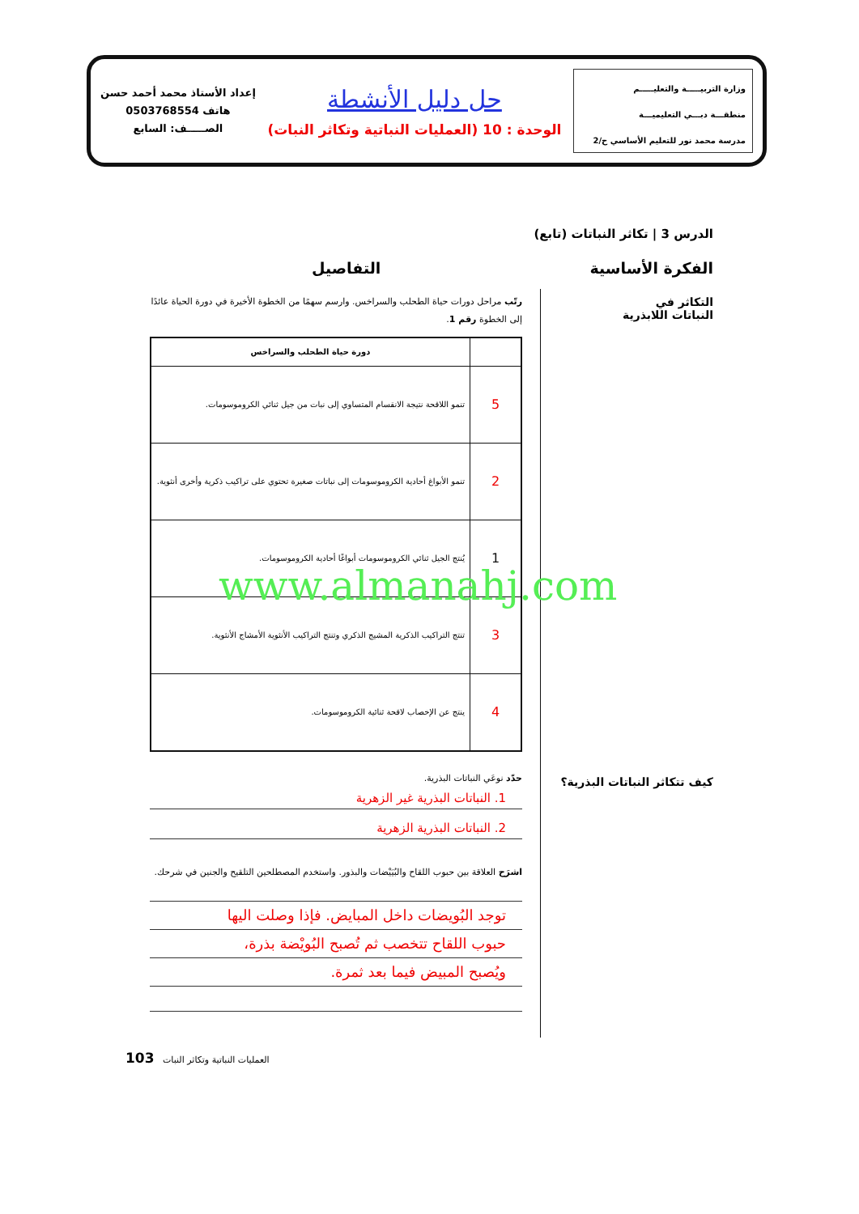وزارة التربيـــــة والتعليـــــم
منطقـــة دبـــي التعليميـــة
مدرسة محمد نور للتعليم الأساسي ح/2
حل دليل الأنشطة
الوحدة : 10 (العمليات النباتية وتكاثر النبات)
إعداد الأستاذ محمد أحمد حسن
هاتف 0503768554
الصـــــف: السابع
الدرس 3 | تكاثر النباتات (تابع)
الفكرة الأساسية التفاصيل
التكاثر في
النباتات اللابذرية
كيف تتكاثر النباتات البذرية؟
رتّب مراحل دورات حياة الطحلب والسراخس. وارسم سهمًا من الخطوة الأخيرة في دورة الحياة عائدًا إلى الخطوة رقم 1.
| | دورة حياة الطحلب والسراخس |
| --- | --- |
| 5 | تنمو اللاقحة نتيجة الانقسام المتساوي إلى نبات من جيل ثنائي الكروموسومات. |
| 2 | تنمو الأبواغ أحادية الكروموسومات إلى نباتات صغيرة تحتوي على تراكيب ذكرية وأخرى أنثوية. |
| 1 | يُنتج الجيل ثنائي الكروموسومات أبواغًا أحادية الكروموسومات. |
| 3 | تنتج التراكيب الذكرية المشيج الذكري وتنتج التراكيب الأنثوية الأمشاج الأنثوية. |
| 4 | ينتج عن الإخصاب لاقحة ثنائية الكروموسومات. |
حدّد نوعَي النباتات البذرية.
1. النباتات البذرية غير الزهرية
2. النباتات البذرية الزهرية
اشرَح العلاقة بين حبوب اللقاح والبُيَيْضات والبذور. واستخدم المصطلحين التلقيح والجنين في شرحك.
توجد البُويضات داخل المبايض. فإذا وصلت اليها
حبوب اللقاح تتخصب ثم تُصبح البُويْضة بذرة،
ويُصبح المبيض فيما بعد ثمرة.
103 العمليات النباتية وتكاثر النبات
www.almanahj.com